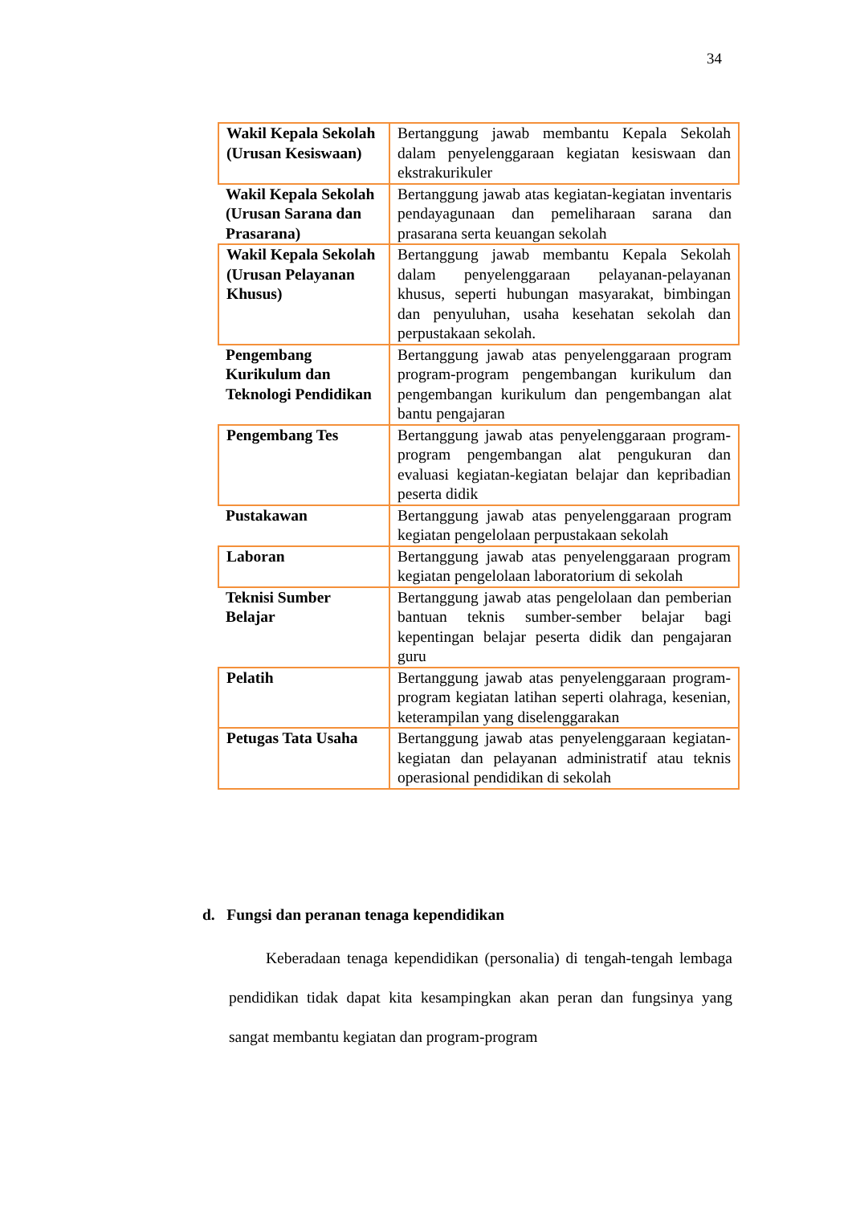34
| Wakil Kepala Sekolah (Urusan Kesiswaan) | Bertanggung jawab membantu Kepala Sekolah dalam penyelenggaraan kegiatan kesiswaan dan ekstrakurikuler |
| Wakil Kepala Sekolah (Urusan Sarana dan Prasarana) | Bertanggung jawab atas kegiatan-kegiatan inventaris pendayagunaan dan pemeliharaan sarana dan prasarana serta keuangan sekolah |
| Wakil Kepala Sekolah (Urusan Pelayanan Khusus) | Bertanggung jawab membantu Kepala Sekolah dalam penyelenggaraan pelayanan-pelayanan khusus, seperti hubungan masyarakat, bimbingan dan penyuluhan, usaha kesehatan sekolah dan perpustakaan sekolah. |
| Pengembang Kurikulum dan Teknologi Pendidikan | Bertanggung jawab atas penyelenggaraan program program-program pengembangan kurikulum dan pengembangan kurikulum dan pengembangan alat bantu pengajaran |
| Pengembang Tes | Bertanggung jawab atas penyelenggaraan program-program pengembangan alat pengukuran dan evaluasi kegiatan-kegiatan belajar dan kepribadian peserta didik |
| Pustakawan | Bertanggung jawab atas penyelenggaraan program kegiatan pengelolaan perpustakaan sekolah |
| Laboran | Bertanggung jawab atas penyelenggaraan program kegiatan pengelolaan laboratorium di sekolah |
| Teknisi Sumber Belajar | Bertanggung jawab atas pengelolaan dan pemberian bantuan teknis sumber-sember belajar bagi kepentingan belajar peserta didik dan pengajaran guru |
| Pelatih | Bertanggung jawab atas penyelenggaraan program-program kegiatan latihan seperti olahraga, kesenian, keterampilan yang diselenggarakan |
| Petugas Tata Usaha | Bertanggung jawab atas penyelenggaraan kegiatan-kegiatan dan pelayanan administratif atau teknis operasional pendidikan di sekolah |
d. Fungsi dan peranan tenaga kependidikan
Keberadaan tenaga kependidikan (personalia) di tengah-tengah lembaga pendidikan tidak dapat kita kesampingkan akan peran dan fungsinya yang sangat membantu kegiatan dan program-program